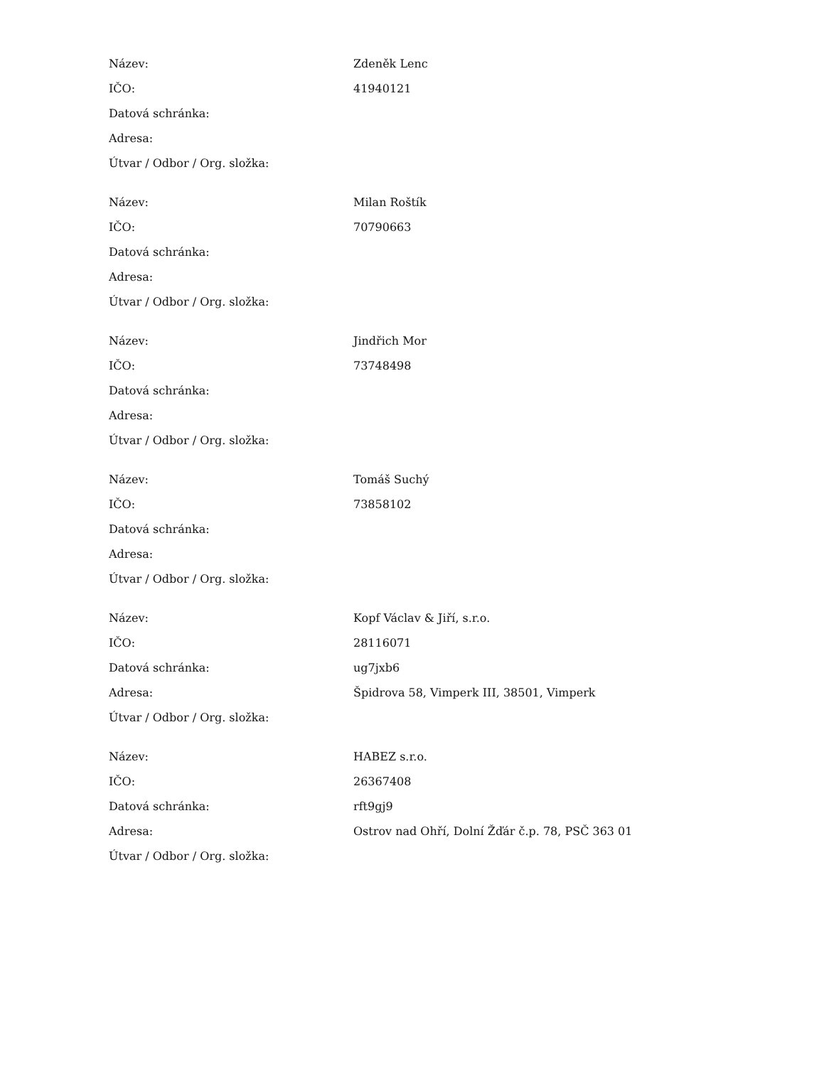| Název: | Zdeněk Lenc |
| IČO: | 41940121 |
| Datová schránka: | |
| Adresa: | |
| Útvar / Odbor / Org. složka: | |
| Název: | Milan Roštík |
| IČO: | 70790663 |
| Datová schránka: | |
| Adresa: | |
| Útvar / Odbor / Org. složka: | |
| Název: | Jindřich Mor |
| IČO: | 73748498 |
| Datová schránka: | |
| Adresa: | |
| Útvar / Odbor / Org. složka: | |
| Název: | Tomáš Suchý |
| IČO: | 73858102 |
| Datová schránka: | |
| Adresa: | |
| Útvar / Odbor / Org. složka: | |
| Název: | Kopf Václav & Jiří, s.r.o. |
| IČO: | 28116071 |
| Datová schránka: | ug7jxb6 |
| Adresa: | Špidrova 58, Vimperk III, 38501, Vimperk |
| Útvar / Odbor / Org. složka: | |
| Název: | HABEZ s.r.o. |
| IČO: | 26367408 |
| Datová schránka: | rft9gj9 |
| Adresa: | Ostrov nad Ohří, Dolní Žďár č.p. 78, PSČ 363 01 |
| Útvar / Odbor / Org. složka: | |